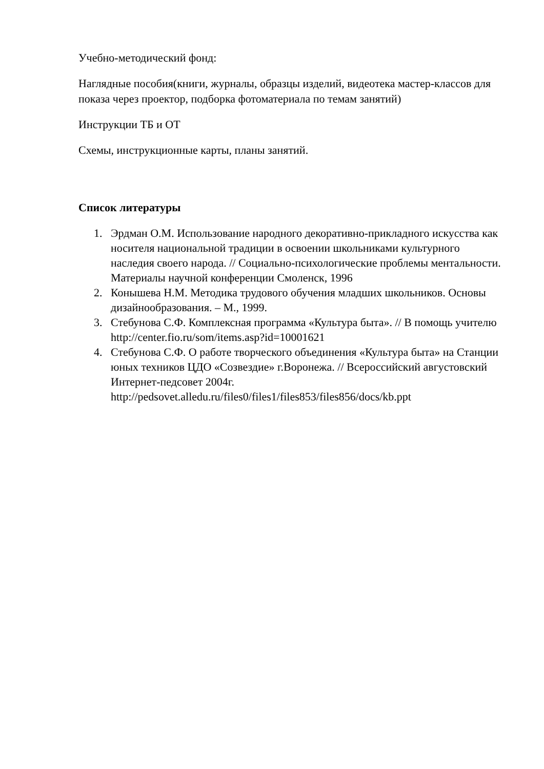Учебно-методический фонд:
Наглядные пособия(книги, журналы, образцы изделий, видеотека мастер-классов для показа через проектор, подборка фотоматериала по темам занятий)
Инструкции ТБ и ОТ
Схемы, инструкционные карты, планы занятий.
Список литературы
1. Эрдман О.М. Использование народного декоративно-прикладного искусства как носителя национальной традиции в освоении школьниками культурного наследия своего народа. // Социально-психологические проблемы ментальности. Материалы научной конференции Смоленск, 1996
2. Конышева Н.М. Методика трудового обучения младших школьников. Основы дизайнообразования. – М., 1999.
3. Стебунова С.Ф. Комплексная программа «Культура быта». // В помощь учителю http://center.fio.ru/som/items.asp?id=10001621
4. Стебунова С.Ф. О работе творческого объединения «Культура быта» на Станции юных техников ЦДО «Созвездие» г.Воронежа. // Всероссийский августовский Интернет-педсовет 2004г. http://pedsovet.alledu.ru/files0/files1/files853/files856/docs/kb.ppt